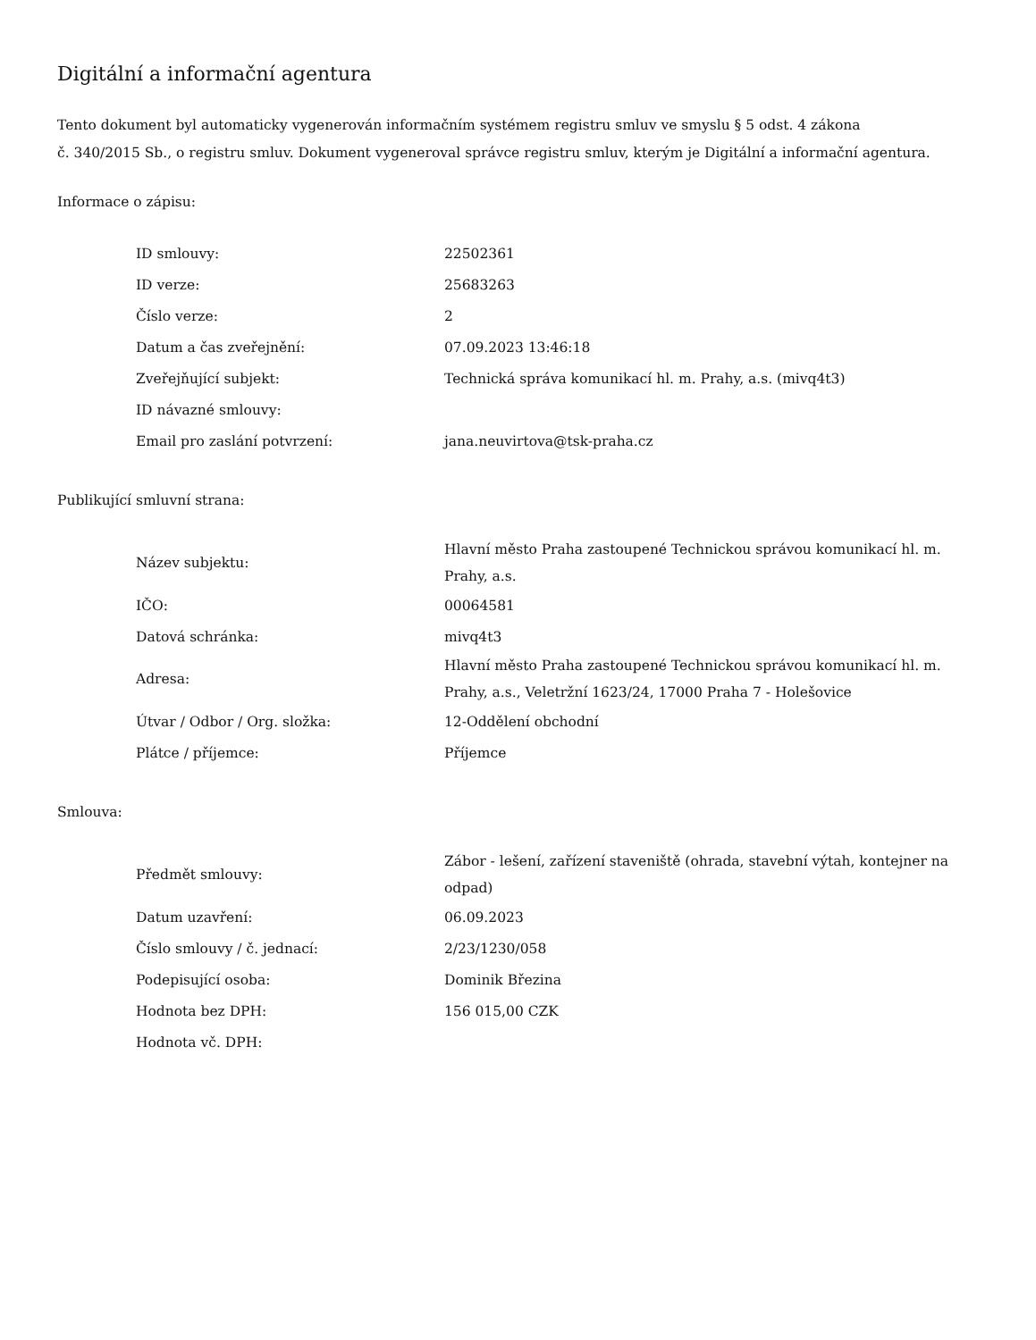Digitální a informační agentura
Tento dokument byl automaticky vygenerován informačním systémem registru smluv ve smyslu § 5 odst. 4 zákona
č. 340/2015 Sb., o registru smluv. Dokument vygeneroval správce registru smluv, kterým je Digitální a informační agentura.
Informace o zápisu:
| ID smlouvy: | 22502361 |
| ID verze: | 25683263 |
| Číslo verze: | 2 |
| Datum a čas zveřejnění: | 07.09.2023 13:46:18 |
| Zveřejňující subjekt: | Technická správa komunikací hl. m. Prahy, a.s. (mivq4t3) |
| ID návazné smlouvy: | |
| Email pro zaslání potvrzení: | jana.neuvirtova@tsk-praha.cz |
Publikující smluvní strana:
| Název subjektu: | Hlavní město Praha zastoupené Technickou správou komunikací hl. m. Prahy, a.s. |
| IČO: | 00064581 |
| Datová schránka: | mivq4t3 |
| Adresa: | Hlavní město Praha zastoupené Technickou správou komunikací hl. m. Prahy, a.s., Veletržní 1623/24, 17000 Praha 7 - Holešovice |
| Útvar / Odbor / Org. složka: | 12-Oddělení obchodní |
| Plátce / příjemce: | Příjemce |
Smlouva:
| Předmět smlouvy: | Zábor - lešení, zařízení staveniště (ohrada, stavební výtah, kontejner na odpad) |
| Datum uzavření: | 06.09.2023 |
| Číslo smlouvy / č. jednací: | 2/23/1230/058 |
| Podepisující osoba: | Dominik Březina |
| Hodnota bez DPH: | 156 015,00 CZK |
| Hodnota vč. DPH: | |